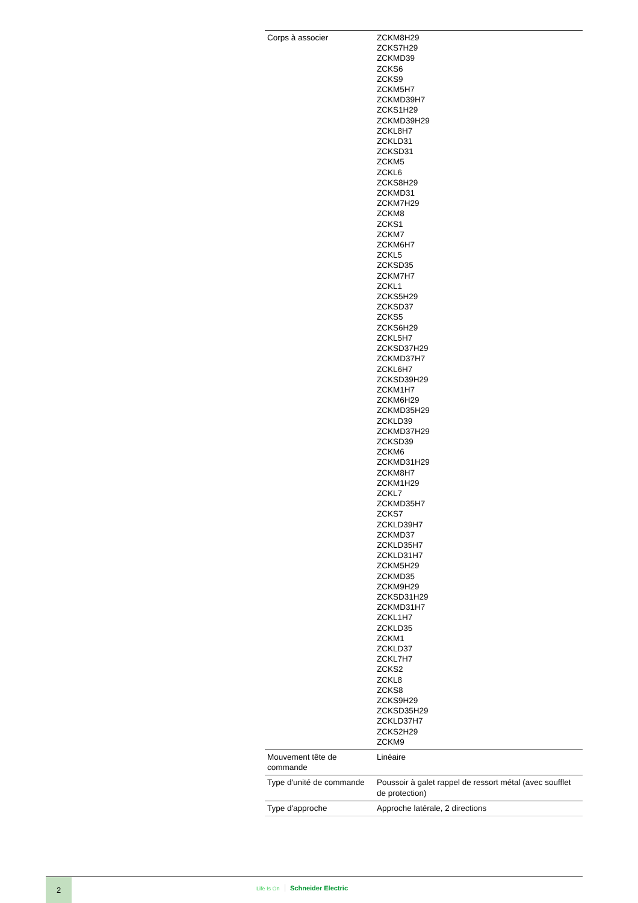| Corps à associer | ZCKM8H29 ZCKS7H29 ZCKMD39 ZCKS6 ZCKS9 ZCKM5H7 ZCKMD39H7 ZCKS1H29 ZCKMD39H29 ZCKL8H7 ZCKLD31 ZCKSD31 ZCKM5 ZCKL6 ZCKS8H29 ZCKMD31 ZCKM7H29 ZCKM8 ZCKS1 ZCKM7 ZCKM6H7 ZCKL5 ZCKSD35 ZCKM7H7 ZCKL1 ZCKS5H29 ZCKSD37 ZCKS5 ZCKS6H29 ZCKL5H7 ZCKSD37H29 ZCKMD37H7 ZCKL6H7 ZCKSD39H29 ZCKM1H7 ZCKM6H29 ZCKMD35H29 ZCKLD39 ZCKMD37H29 ZCKSD39 ZCKM6 ZCKMD31H29 ZCKM8H7 ZCKM1H29 ZCKL7 ZCKMD35H7 ZCKS7 ZCKLD39H7 ZCKMD37 ZCKLD35H7 ZCKLD31H7 ZCKM5H29 ZCKMD35 ZCKM9H29 ZCKSD31H29 ZCKMD31H7 ZCKL1H7 ZCKLD35 ZCKM1 ZCKLD37 ZCKL7H7 ZCKS2 ZCKL8 ZCKS8 ZCKS9H29 ZCKSD35H29 ZCKLD37H7 ZCKS2H29 ZCKM9 |
| Mouvement tête de commande | Linéaire |
| Type d'unité de commande | Poussoir à galet rappel de ressort métal (avec soufflet de protection) |
| Type d'approche | Approche latérale, 2 directions |
2
Life Is On Schneider Electric